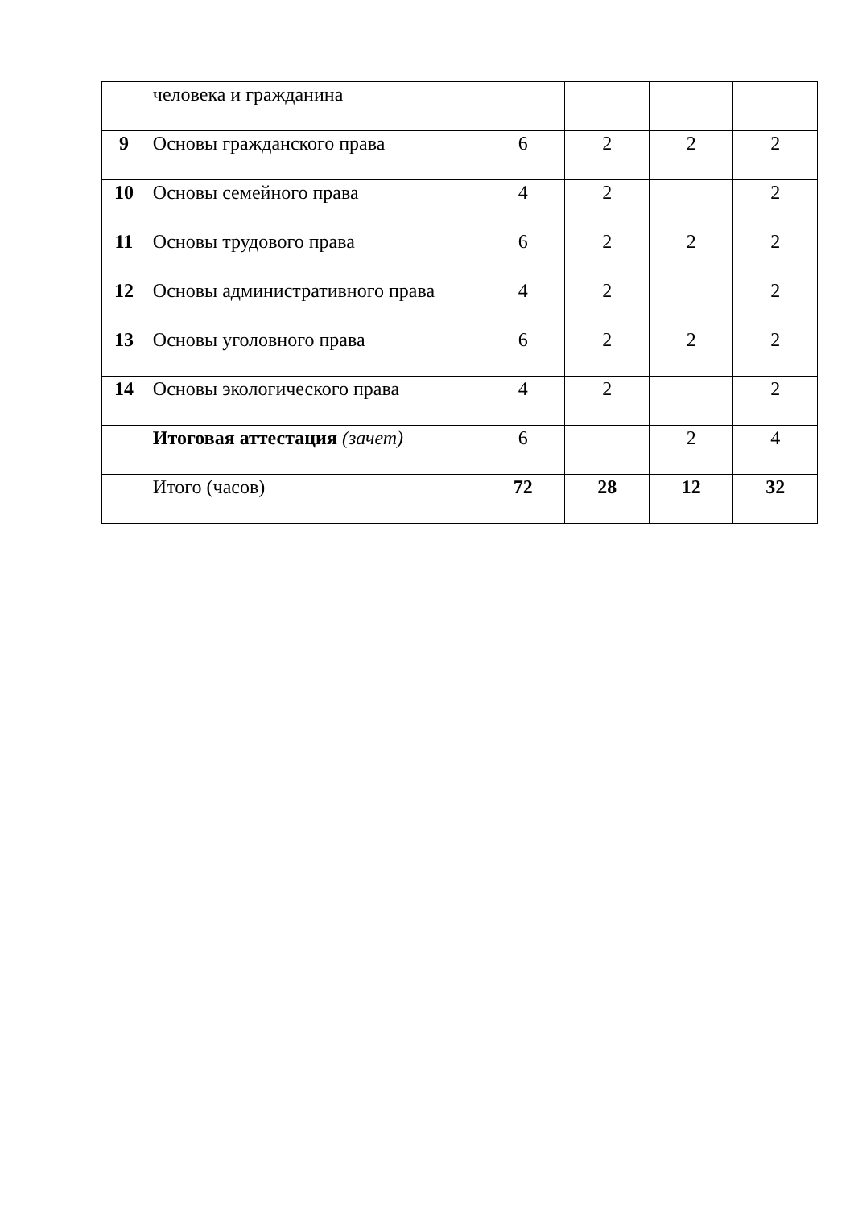| | человека и гражданина | | | | |
| 9 | Основы гражданского права | 6 | 2 | 2 | 2 |
| 10 | Основы семейного права | 4 | 2 | | 2 |
| 11 | Основы трудового права | 6 | 2 | 2 | 2 |
| 12 | Основы административного права | 4 | 2 | | 2 |
| 13 | Основы уголовного права | 6 | 2 | 2 | 2 |
| 14 | Основы экологического права | 4 | 2 | | 2 |
| | Итоговая аттестация (зачет) | 6 | | 2 | 4 |
| | Итого (часов) | 72 | 28 | 12 | 32 |